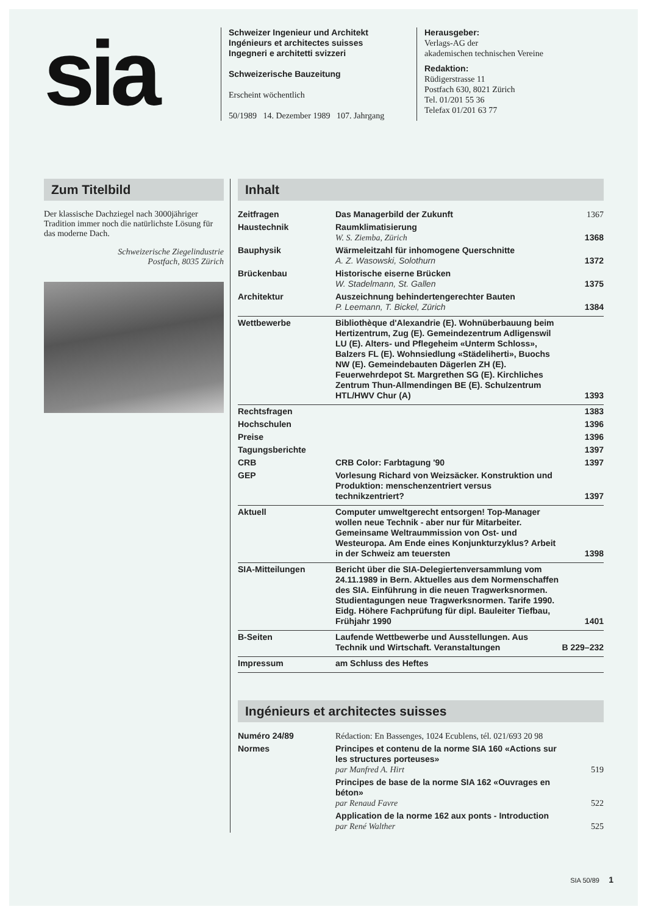sia
Schweizer Ingenieur und Architekt
Ingénieurs et architectes suisses
Ingegneri e architetti svizzeri
Schweizerische Bauzeitung
Erscheint wöchentlich
50/1989 14. Dezember 1989 107. Jahrgang
Herausgeber:
Verlags-AG der
akademischen technischen Vereine
Redaktion:
Rüdigerstrasse 11
Postfach 630, 8021 Zürich
Tel. 01/201 55 36
Telefax 01/201 63 77
Zum Titelbild
Der klassische Dachziegel nach 3000jähriger Tradition immer noch die natürlichste Lösung für das moderne Dach.
Schweizerische Ziegelindustrie
Postfach, 8035 Zürich
Inhalt
| Zeitfragen | Das Managerbild der Zukunft | 1367 |
| Haustechnik | Raumklimatisierung W. S. Ziemba, Zürich | 1368 |
| Bauphysik | Wärmeleitzahl für inhomogene Querschnitte A. Z. Wasowski, Solothurn | 1372 |
| Brückenbau | Historische eiserne Brücken W. Stadelmann, St. Gallen | 1375 |
| Architektur | Auszeichnung behindertengerechter Bauten P. Leemann, T. Bickel, Zürich | 1384 |
| Wettbewerbe | Bibliothèque d'Alexandrie (E). Wohnüberbauung beim Hertizentrum, Zug (E). Gemeindezentrum Adligenswil LU (E). Alters- und Pflegeheim «Unterm Schloss», Balzers FL (E). Wohnsiedlung «Städeliherti», Buochs NW (E). Gemeindebauten Dägerlen ZH (E). Feuerwehrdepot St. Margrethen SG (E). Kirchliches Zentrum Thun-Allmendingen BE (E). Schulzentrum HTL/HWV Chur (A) | 1393 |
| Rechtsfragen | | 1383 |
| Hochschulen | | 1396 |
| Preise | | 1396 |
| Tagungsberichte | | 1397 |
| CRB | CRB Color: Farbtagung '90 | 1397 |
| GEP | Vorlesung Richard von Weizsäcker. Konstruktion und Produktion: menschenzentriert versus technikzentriert? | 1397 |
| Aktuell | Computer umweltgerecht entsorgen! Top-Manager wollen neue Technik - aber nur für Mitarbeiter. Gemeinsame Weltraummission von Ost- und Westeuropa. Am Ende eines Konjunkturzyklus? Arbeit in der Schweiz am teuersten | 1398 |
| SIA-Mitteilungen | Bericht über die SIA-Delegiertenversammlung vom 24.11.1989 in Bern. Aktuelles aus dem Normenschaffen des SIA. Einführung in die neuen Tragwerksnormen. Studientagungen neue Tragwerksnormen. Tarife 1990. Eidg. Höhere Fachprüfung für dipl. Bauleiter Tiefbau, Frühjahr 1990 | 1401 |
| B-Seiten | Laufende Wettbewerbe und Ausstellungen. Aus Technik und Wirtschaft. Veranstaltungen | B 229–232 |
| Impressum | am Schluss des Heftes | |
Ingénieurs et architectes suisses
| Numéro 24/89 | Rédaction: En Bassenges, 1024 Ecublens, tél. 021/693 20 98 | |
| Normes | Principes et contenu de la norme SIA 160 «Actions sur les structures porteuses» par Manfred A. Hirt | 519 |
| | Principes de base de la norme SIA 162 «Ouvrages en béton» par Renaud Favre | 522 |
| | Application de la norme 162 aux ponts - Introduction par René Walther | 525 |
SIA 50/89 1